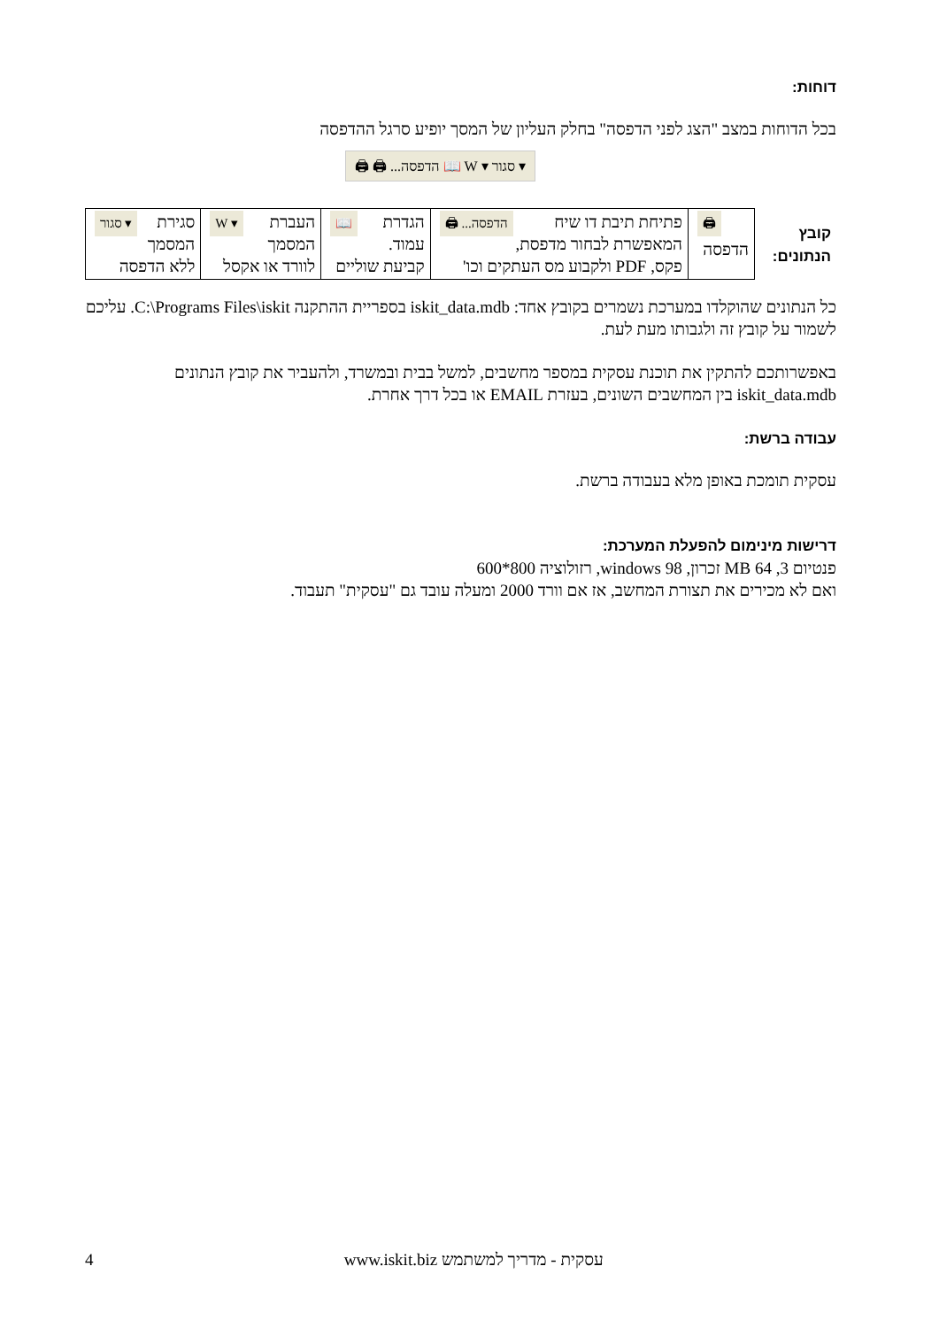דוחות:
בכל הדוחות במצב "הצג לפני הדפסה" בחלק העליון של המסך יופיע סרגל ההדפסה
▾ סגור ▾ W 📖 הדפסה... 🖨 🖨
| קובץ הנתונים: | 🖨 הדפסה | הדפסה... 🖨 פתיחת תיבת דו שיח המאפשרת לבחור מדפסת, פקס, PDF ולקבוע מס העתקים וכו' | 📖 הגדרת עמוד. קביעת שוליים | ▾ W העברת המסמך לוורד או אקסל | ▾ סגור סגירת המסמך ללא הדפסה |
כל הנתונים שהוקלדו במערכת נשמרים בקובץ אחד: iskit_data.mdb בספריית ההתקנה C:\Programs Files\iskit. עליכם לשמור על קובץ זה ולגבותו מעת לעת.
באפשרותכם להתקין את תוכנת עסקית במספר מחשבים, למשל בבית ובמשרד, ולהעביר את קובץ הנתונים iskit_data.mdb בין המחשבים השונים, בעזרת EMAIL או בכל דרך אחרת.
עבודה ברשת:
עסקית תומכת באופן מלא בעבודה ברשת.
דרישות מינימום להפעלת המערכת:
פנטיום 3, 64 MB זכרון, windows 98, רזולוציה 800*600
ואם לא מכירים את תצורת המחשב, אז אם וורד 2000 ומעלה עובד גם "עסקית" תעבוד.
4 עסקית - מדריך למשתמש www.iskit.biz